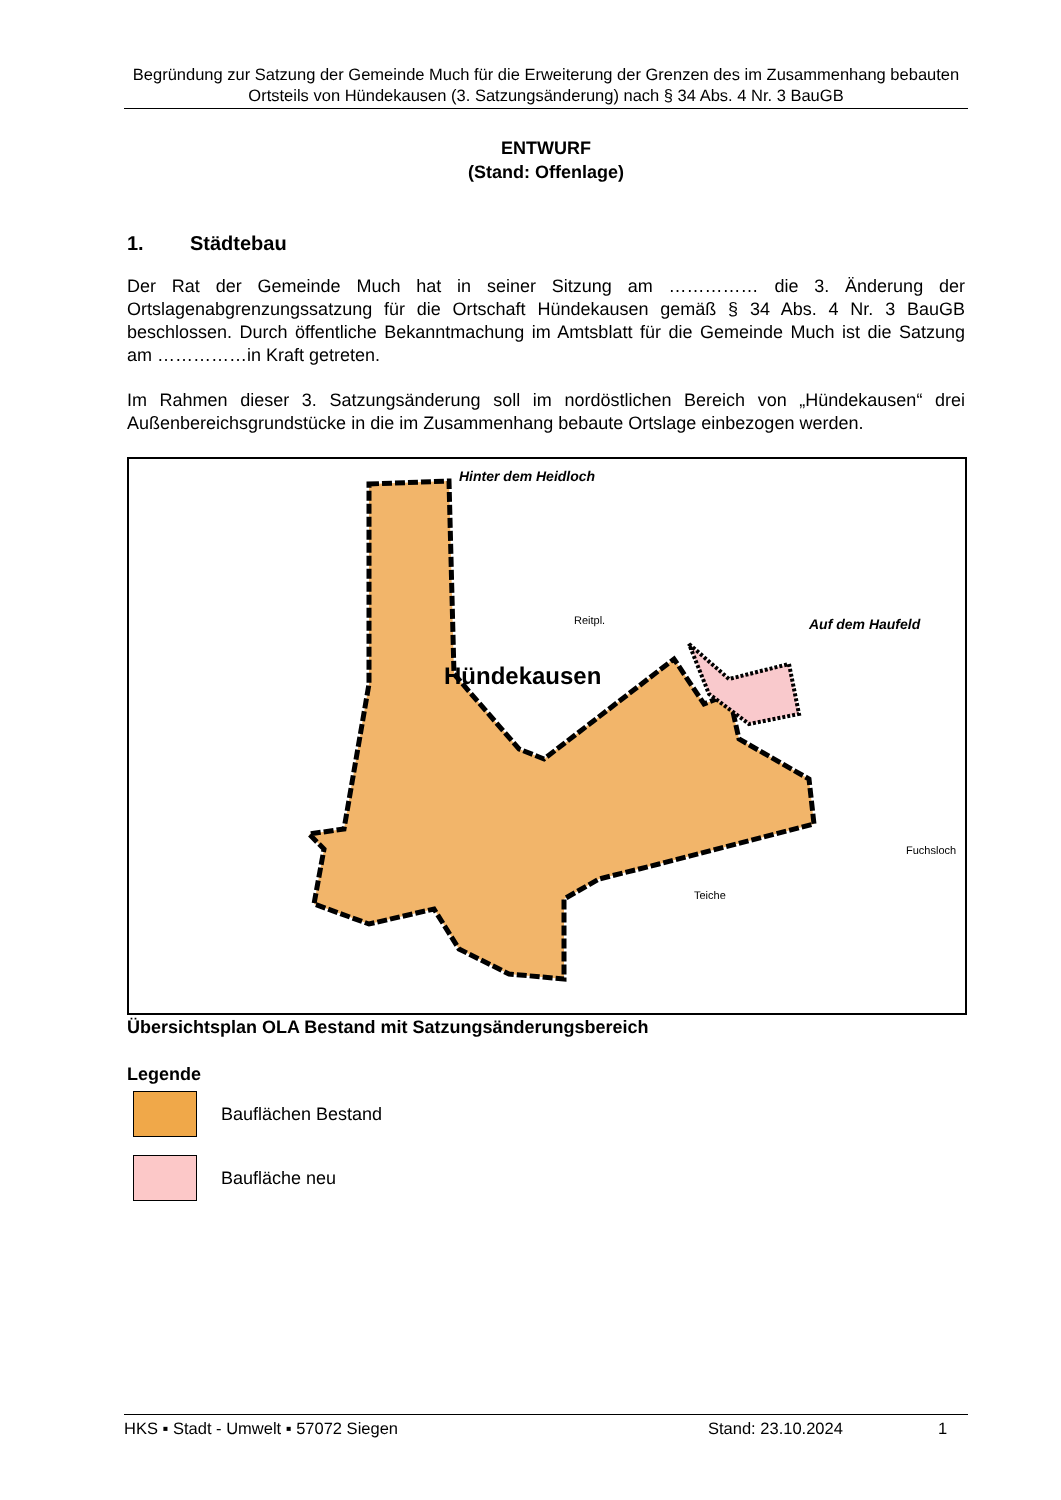Begründung zur Satzung der Gemeinde Much für die Erweiterung der Grenzen des im Zusammenhang bebauten Ortsteils von Hündekausen (3. Satzungsänderung) nach § 34 Abs. 4 Nr. 3 BauGB
ENTWURF
(Stand: Offenlage)
1. Städtebau
Der Rat der Gemeinde Much hat in seiner Sitzung am …………… die 3. Änderung der Ortslagenabgrenzungssatzung für die Ortschaft Hündekausen gemäß § 34 Abs. 4 Nr. 3 BauGB beschlossen. Durch öffentliche Bekanntmachung im Amtsblatt für die Gemeinde Much ist die Satzung am ……………in Kraft getreten.
Im Rahmen dieser 3. Satzungsänderung soll im nordöstlichen Bereich von „Hündekausen“ drei Außenbereichsgrundstücke in die im Zusammenhang bebaute Ortslage einbezogen werden.
Hinter dem Heidloch
Auf dem Haufeld
Hündekausen
Reitpl.
Teiche
Fuchsloch
Übersichtsplan OLA Bestand mit Satzungsänderungsbereich
Legende
Bauflächen Bestand
Baufläche neu
HKS ▪ Stadt - Umwelt ▪ 57072 Siegen Stand: 23.10.2024 1